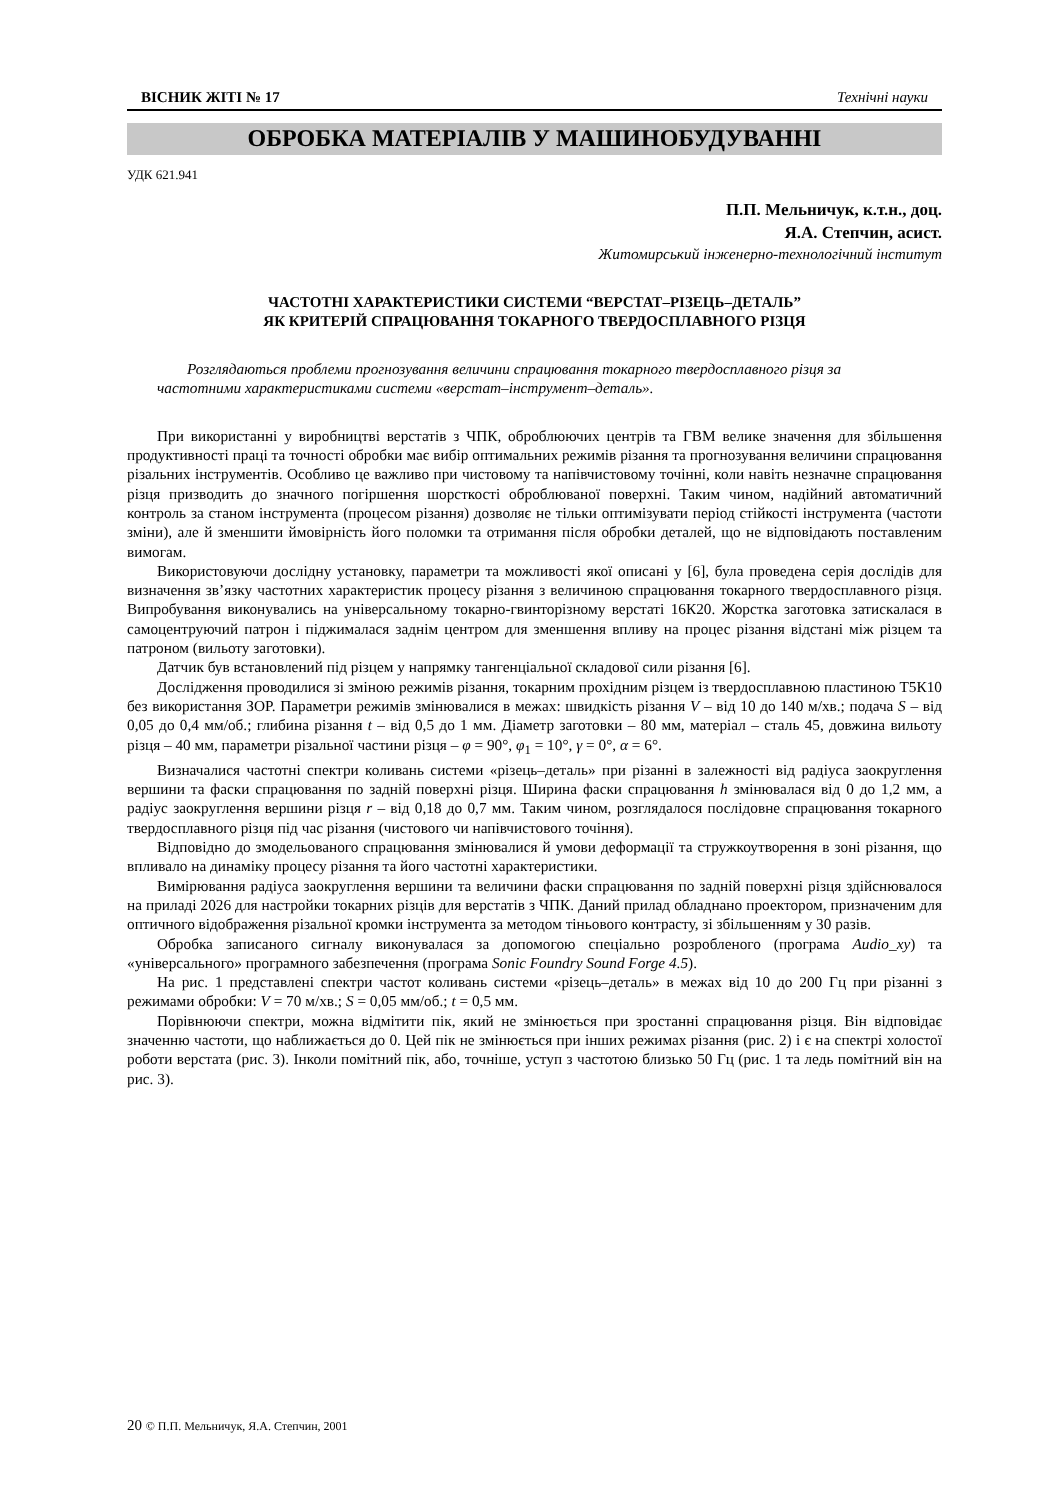ВІСНИК ЖІТІ № 17 Технічні науки
ОБРОБКА МАТЕРІАЛІВ У МАШИНОБУДУВАННІ
УДК 621.941
П.П. Мельничук, к.т.н., доц.
Я.А. Степчин, асист.
Житомирський інженерно-технологічний інститут
ЧАСТОТНІ ХАРАКТЕРИСТИКИ СИСТЕМИ “ВЕРСТАТ–РІЗЕЦЬ–ДЕТАЛЬ”
ЯК КРИТЕРІЙ СПРАЦЮВАННЯ ТОКАРНОГО ТВЕРДОСПЛАВНОГО РІЗЦЯ
Розглядаються проблеми прогнозування величини спрацювання токарного твердосплавного різця за частотними характеристиками системи «верстат–інструмент–деталь».
При використанні у виробництві верстатів з ЧПК, оброблюючих центрів та ГВМ велике значення для збільшення продуктивності праці та точності обробки має вибір оптимальних режимів різання та прогнозування величини спрацювання різальних інструментів. Особливо це важливо при чистовому та напівчистовому точінні, коли навіть незначне спрацювання різця призводить до значного погіршення шорсткості оброблюваної поверхні. Таким чином, надійний автоматичний контроль за станом інструмента (процесом різання) дозволяє не тільки оптимізувати період стійкості інструмента (частоти зміни), але й зменшити ймовірність його поломки та отримання після обробки деталей, що не відповідають поставленим вимогам.
Використовуючи дослідну установку, параметри та можливості якої описані у [6], була проведена серія дослідів для визначення зв’язку частотних характеристик процесу різання з величиною спрацювання токарного твердосплавного різця. Випробування виконувались на універсальному токарно-гвинторізному верстаті 16К20. Жорстка заготовка затискалася в самоцентруючий патрон і піджималася заднім центром для зменшення впливу на процес різання відстані між різцем та патроном (вильоту заготовки).
Датчик був встановлений під різцем у напрямку тангенціальної складової сили різання [6].
Дослідження проводилися зі зміною режимів різання, токарним прохідним різцем із твердосплавною пластиною Т5К10 без використання ЗОР. Параметри режимів змінювалися в межах: швидкість різання V – від 10 до 140 м/хв.; подача S – від 0,05 до 0,4 мм/об.; глибина різання t – від 0,5 до 1 мм. Діаметр заготовки – 80 мм, матеріал – сталь 45, довжина вильоту різця – 40 мм, параметри різальної частини різця – φ = 90°, φ<sub>1</sub> = 10°, γ = 0°, α = 6°.
Визначалися частотні спектри коливань системи «різець–деталь» при різанні в залежності від радіуса заокруглення вершини та фаски спрацювання по задній поверхні різця. Ширина фаски спрацювання h змінювалася від 0 до 1,2 мм, а радіус заокруглення вершини різця r – від 0,18 до 0,7 мм. Таким чином, розглядалося послідовне спрацювання токарного твердосплавного різця під час різання (чистового чи напівчистового точіння).
Відповідно до змодельованого спрацювання змінювалися й умови деформації та стружкоутворення в зоні різання, що впливало на динаміку процесу різання та його частотні характеристики.
Вимірювання радіуса заокруглення вершини та величини фаски спрацювання по задній поверхні різця здійснювалося на приладі 2026 для настройки токарних різців для верстатів з ЧПК. Даний прилад обладнано проектором, призначеним для оптичного відображення різальної кромки інструмента за методом тіньового контрасту, зі збільшенням у 30 разів.
Обробка записаного сигналу виконувалася за допомогою спеціально розробленого (програма Audio_xy) та «універсального» програмного забезпечення (програма Sonic Foundry Sound Forge 4.5).
На рис. 1 представлені спектри частот коливань системи «різець–деталь» в межах від 10 до 200 Гц при різанні з режимами обробки: V = 70 м/хв.; S = 0,05 мм/об.; t = 0,5 мм.
Порівнюючи спектри, можна відмітити пік, який не змінюється при зростанні спрацювання різця. Він відповідає значенню частоти, що наближається до 0. Цей пік не змінюється при інших режимах різання (рис. 2) і є на спектрі холостої роботи верстата (рис. 3). Інколи помітний пік, або, точніше, уступ з частотою близько 50 Гц (рис. 1 та ледь помітний він на рис. 3).
20 © П.П. Мельничук, Я.А. Степчин, 2001